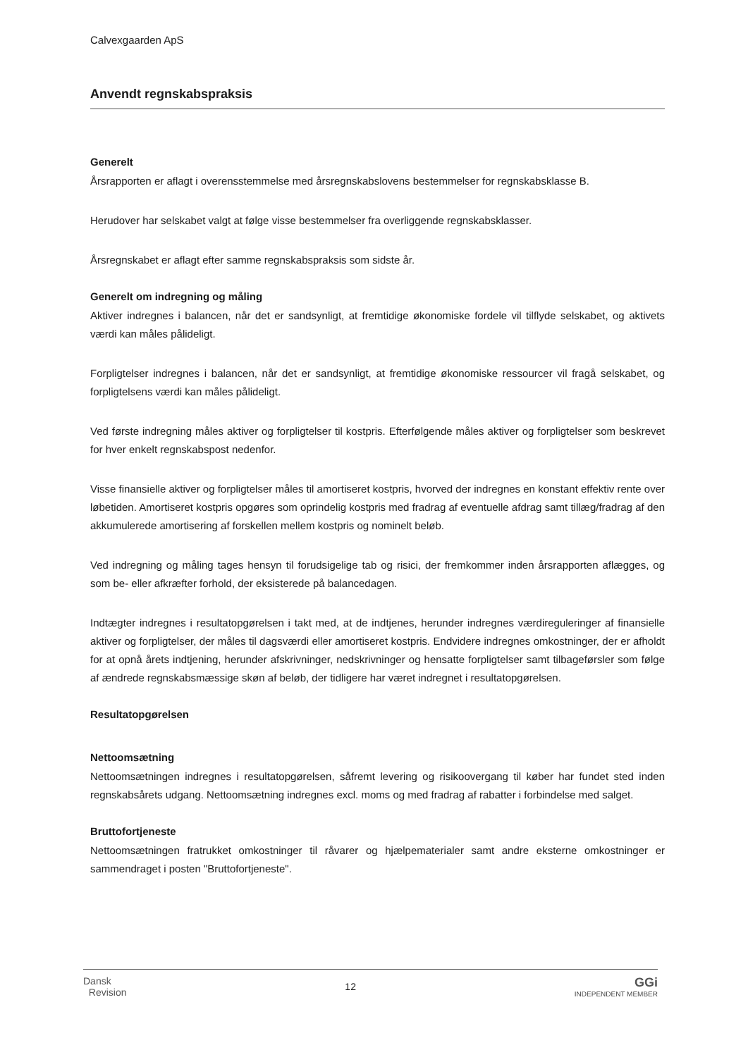Calvexgaarden ApS
Anvendt regnskabspraksis
Generelt
Årsrapporten er aflagt i overensstemmelse med årsregnskabslovens bestemmelser for regnskabsklasse B.
Herudover har selskabet valgt at følge visse bestemmelser fra overliggende regnskabsklasser.
Årsregnskabet er aflagt efter samme regnskabspraksis som sidste år.
Generelt om indregning og måling
Aktiver indregnes i balancen, når det er sandsynligt, at fremtidige økonomiske fordele vil tilflyde selskabet, og aktivets værdi kan måles pålideligt.
Forpligtelser indregnes i balancen, når det er sandsynligt, at fremtidige økonomiske ressourcer vil fragå selskabet, og forpligtelsens værdi kan måles pålideligt.
Ved første indregning måles aktiver og forpligtelser til kostpris. Efterfølgende måles aktiver og forpligtelser som beskrevet for hver enkelt regnskabspost nedenfor.
Visse finansielle aktiver og forpligtelser måles til amortiseret kostpris, hvorved der indregnes en konstant effektiv rente over løbetiden. Amortiseret kostpris opgøres som oprindelig kostpris med fradrag af eventuelle afdrag samt tillæg/fradrag af den akkumulerede amortisering af forskellen mellem kostpris og nominelt beløb.
Ved indregning og måling tages hensyn til forudsigelige tab og risici, der fremkommer inden årsrapporten aflægges, og som be- eller afkræfter forhold, der eksisterede på balancedagen.
Indtægter indregnes i resultatopgørelsen i takt med, at de indtjenes, herunder indregnes værdireguleringer af finansielle aktiver og forpligtelser, der måles til dagsværdi eller amortiseret kostpris. Endvidere indregnes omkostninger, der er afholdt for at opnå årets indtjening, herunder afskrivninger, nedskrivninger og hensatte forpligtelser samt tilbageførsler som følge af ændrede regnskabsmæssige skøn af beløb, der tidligere har været indregnet i resultatopgørelsen.
Resultatopgørelsen
Nettoomsætning
Nettoomsætningen indregnes i resultatopgørelsen, såfremt levering og risikoovergang til køber har fundet sted inden regnskabsårets udgang. Nettoomsætning indregnes excl. moms og med fradrag af rabatter i forbindelse med salget.
Bruttofortjeneste
Nettoomsætningen fratrukket omkostninger til råvarer og hjælpematerialer samt andre eksterne omkostninger er sammendraget i posten "Bruttofortjeneste".
Dansk
Revision
12
GGi
INDEPENDENT MEMBER